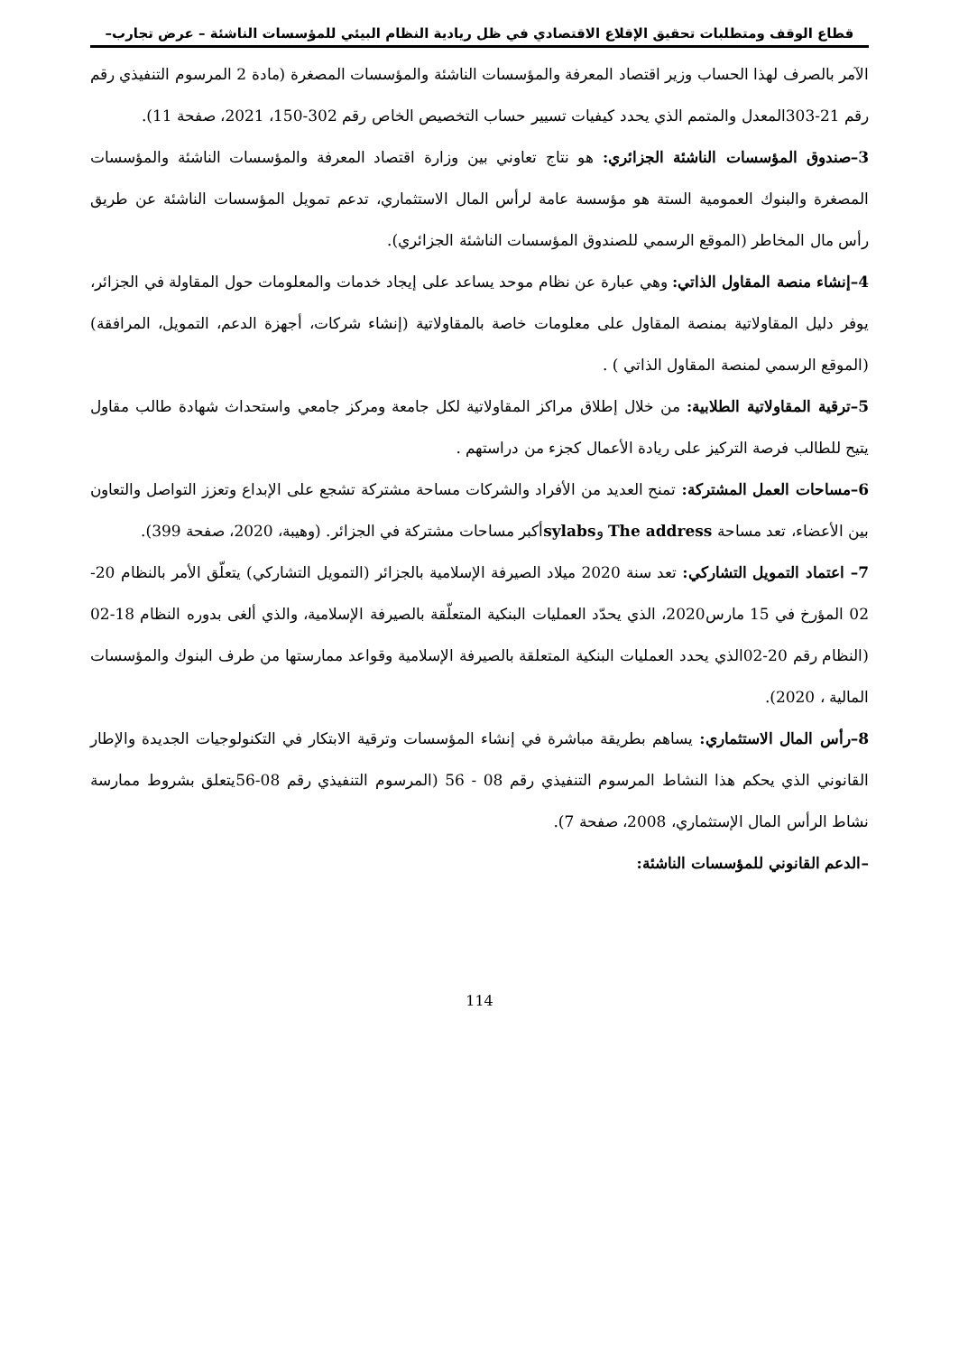قطاع الوقف ومتطلبات تحقيق الإقلاع الاقتصادي في ظل ريادية النظام البيئي للمؤسسات الناشئة – عرض تجارب–
الآمر بالصرف لهذا الحساب وزير اقتصاد المعرفة والمؤسسات الناشئة والمؤسسات المصغرة (مادة 2 المرسوم التنفيذي رقم رقم 21-303المعدل والمتمم الذي يحدد كيفيات تسيير حساب التخصيص الخاص رقم 302-150، 2021، صفحة 11).
3–صندوق المؤسسات الناشئة الجزائري: هو نتاج تعاوني بين وزارة اقتصاد المعرفة والمؤسسات الناشئة والمؤسسات المصغرة والبنوك العمومية الستة هو مؤسسة عامة لرأس المال الاستثماري، تدعم تمويل المؤسسات الناشئة عن طريق رأس مال المخاطر (الموقع الرسمي للصندوق المؤسسات الناشئة الجزائري).
4–إنشاء منصة المقاول الذاتي: وهي عبارة عن نظام موحد يساعد على إيجاد خدمات والمعلومات حول المقاولة في الجزائر، يوفر دليل المقاولاتية بمنصة المقاول على معلومات خاصة بالمقاولاتية (إنشاء شركات، أجهزة الدعم، التمويل، المرافقة) (الموقع الرسمي لمنصة المقاول الذاتي ) .
5–ترقية المقاولاتية الطلابية: من خلال إطلاق مراكز المقاولاتية لكل جامعة ومركز جامعي واستحداث شهادة طالب مقاول يتيح للطالب فرصة التركيز على ريادة الأعمال كجزء من دراستهم .
6–مساحات العمل المشتركة: تمنح العديد من الأفراد والشركات مساحة مشتركة تشجع على الإبداع وتعزز التواصل والتعاون بين الأعضاء، تعد مساحة The address وsylabsأكبر مساحات مشتركة في الجزائر. (وهيبة، 2020، صفحة 399).
7– اعتماد التمويل التشاركي: تعد سنة 2020 ميلاد الصيرفة الإسلامية بالجزائر (التمويل التشاركي) يتعلّق الأمر بالنظام 20-02 المؤرخ في 15 مارس2020، الذي يحدّد العمليات البنكية المتعلّقة بالصيرفة الإسلامية، والذي ألغى بدوره النظام 18-02 (النظام رقم 20-02الذي يحدد العمليات البنكية المتعلقة بالصيرفة الإسلامية وقواعد ممارستها من طرف البنوك والمؤسسات المالية ، 2020).
8–رأس المال الاستثماري: يساهم بطريقة مباشرة في إنشاء المؤسسات وترقية الابتكار في التكنولوجيات الجديدة والإطار القانوني الذي يحكم هذا النشاط المرسوم التنفيذي رقم 08 - 56 (المرسوم التنفيذي رقم 08-56يتعلق بشروط ممارسة نشاط الرأس المال الإستثماري، 2008، صفحة 7).
–الدعم القانوني للمؤسسات الناشئة:
114